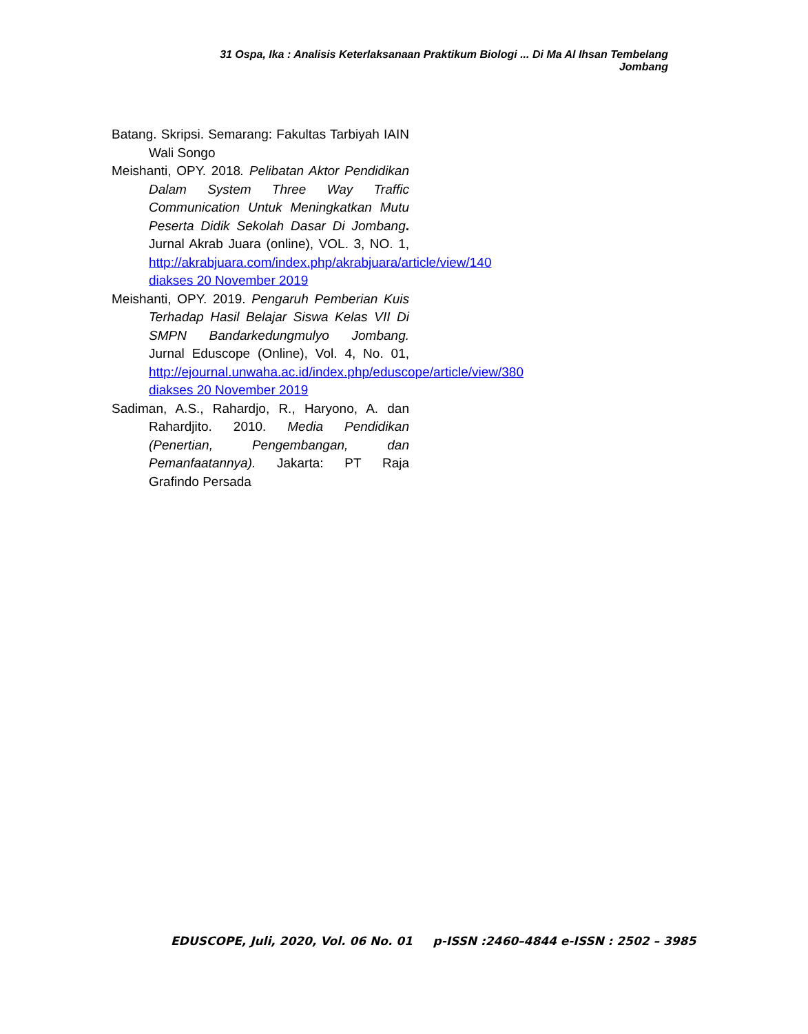31 Ospa, Ika : Analisis Keterlaksanaan Praktikum Biologi ... Di Ma Al Ihsan Tembelang Jombang
Batang. Skripsi. Semarang: Fakultas Tarbiyah IAIN Wali Songo
Meishanti, OPY. 2018. Pelibatan Aktor Pendidikan Dalam System Three Way Traffic Communication Untuk Meningkatkan Mutu Peserta Didik Sekolah Dasar Di Jombang. Jurnal Akrab Juara (online), VOL. 3, NO. 1, http://akrabjuara.com/index.php/akrabjuara/article/view/140 diakses 20 November 2019
Meishanti, OPY. 2019. Pengaruh Pemberian Kuis Terhadap Hasil Belajar Siswa Kelas VII Di SMPN Bandarkedungmulyo Jombang. Jurnal Eduscope (Online), Vol. 4, No. 01, http://ejournal.unwaha.ac.id/index.php/eduscope/article/view/380 diakses 20 November 2019
Sadiman, A.S., Rahardjo, R., Haryono, A. dan Rahardjito. 2010. Media Pendidikan (Penertian, Pengembangan, dan Pemanfaatannya). Jakarta: PT Raja Grafindo Persada
EDUSCOPE, Juli, 2020, Vol. 06 No. 01 p-ISSN :2460–4844 e-ISSN : 2502 – 3985